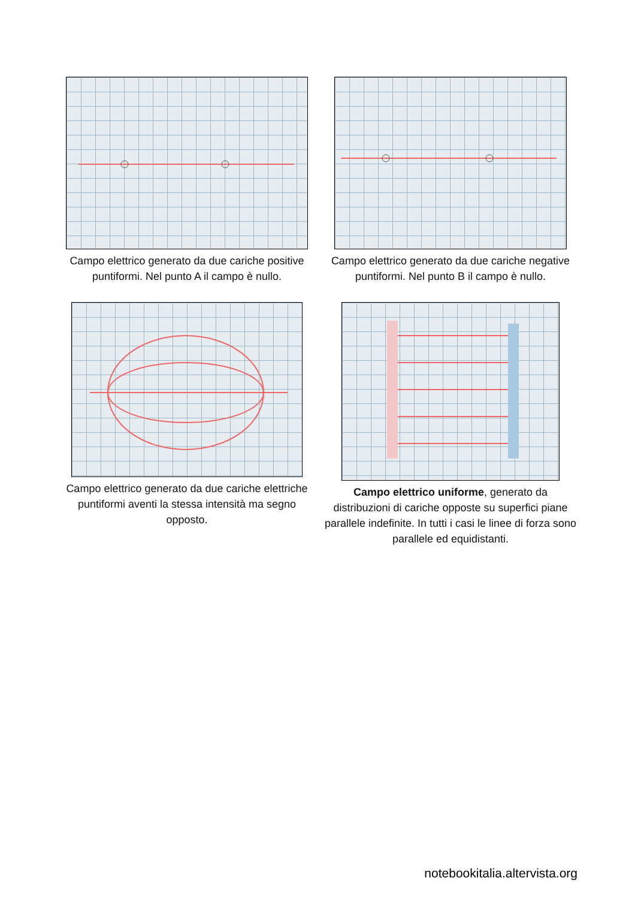Campo elettrico generato da due cariche positive puntiformi. Nel punto A il campo è nullo.
Campo elettrico generato da due cariche negative puntiformi. Nel punto B il campo è nullo.
Campo elettrico generato da due cariche elettriche puntiformi aventi la stessa intensità ma segno opposto.
Campo elettrico uniforme, generato da distribuzioni di cariche opposte su superfici piane parallele indefinite. In tutti i casi le linee di forza sono parallele ed equidistanti.
notebookitalia.altervista.org